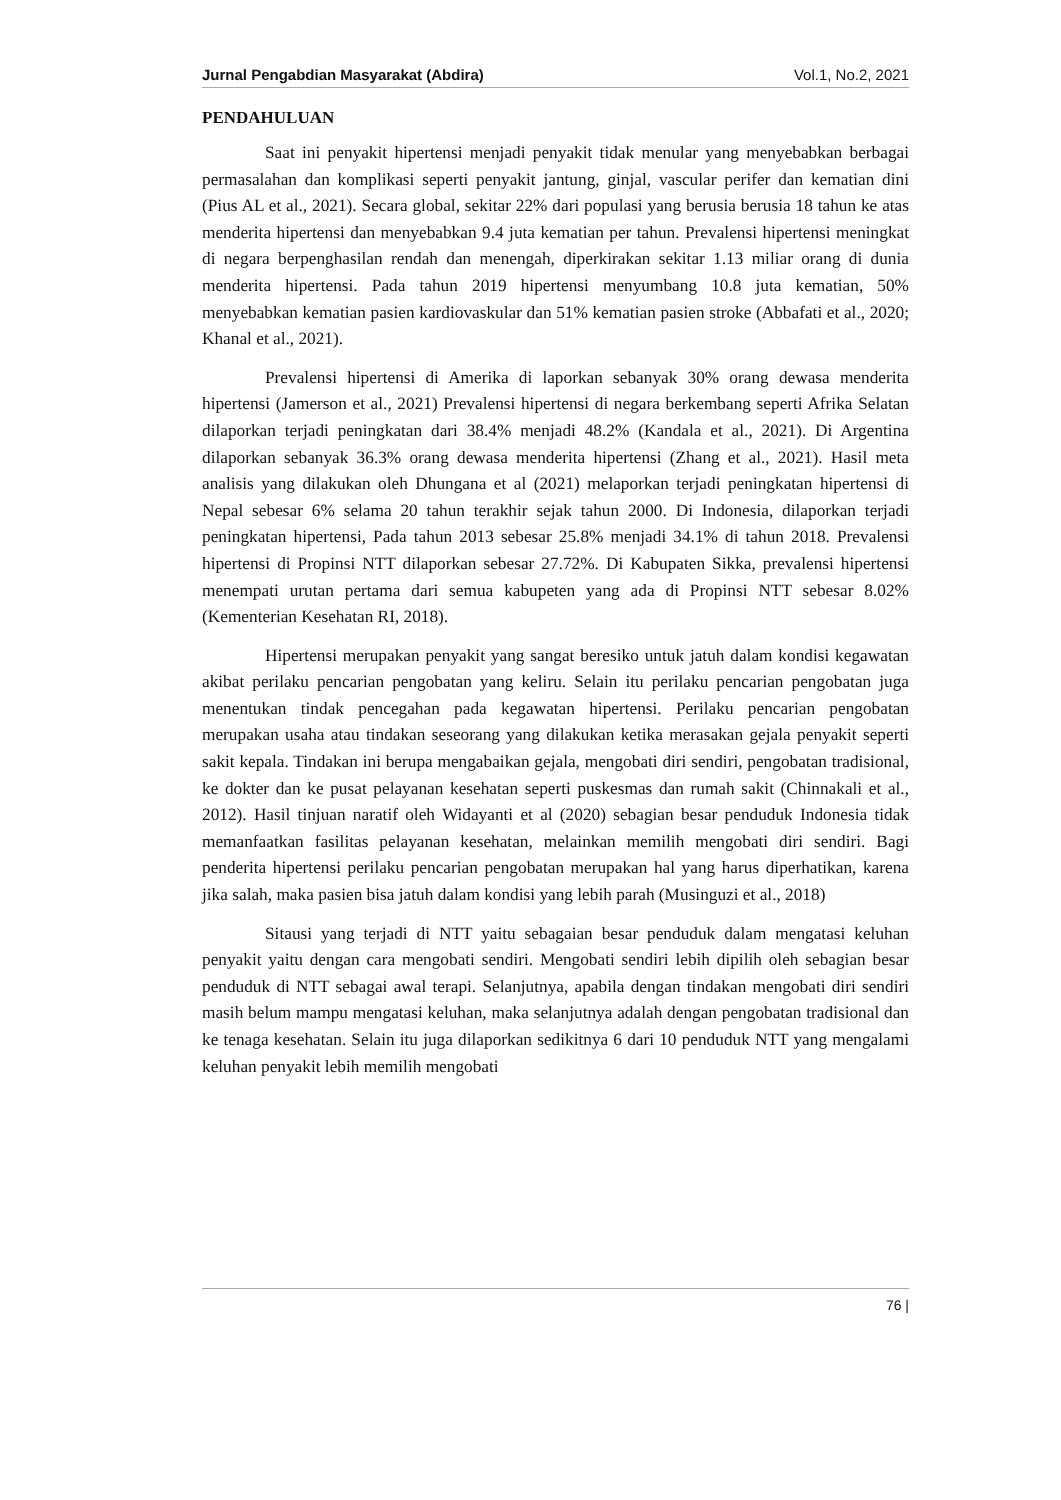Jurnal Pengabdian Masyarakat (Abdira) Vol.1, No.2, 2021
PENDAHULUAN
Saat ini penyakit hipertensi menjadi penyakit tidak menular yang menyebabkan berbagai permasalahan dan komplikasi seperti penyakit jantung, ginjal, vascular perifer dan kematian dini (Pius AL et al., 2021). Secara global, sekitar 22% dari populasi yang berusia berusia 18 tahun ke atas menderita hipertensi dan menyebabkan 9.4 juta kematian per tahun. Prevalensi hipertensi meningkat di negara berpenghasilan rendah dan menengah, diperkirakan sekitar 1.13 miliar orang di dunia menderita hipertensi. Pada tahun 2019 hipertensi menyumbang 10.8 juta kematian, 50% menyebabkan kematian pasien kardiovaskular dan 51% kematian pasien stroke (Abbafati et al., 2020; Khanal et al., 2021).
Prevalensi hipertensi di Amerika di laporkan sebanyak 30% orang dewasa menderita hipertensi (Jamerson et al., 2021) Prevalensi hipertensi di negara berkembang seperti Afrika Selatan dilaporkan terjadi peningkatan dari 38.4% menjadi 48.2% (Kandala et al., 2021). Di Argentina dilaporkan sebanyak 36.3% orang dewasa menderita hipertensi (Zhang et al., 2021). Hasil meta analisis yang dilakukan oleh Dhungana et al (2021) melaporkan terjadi peningkatan hipertensi di Nepal sebesar 6% selama 20 tahun terakhir sejak tahun 2000. Di Indonesia, dilaporkan terjadi peningkatan hipertensi, Pada tahun 2013 sebesar 25.8% menjadi 34.1% di tahun 2018. Prevalensi hipertensi di Propinsi NTT dilaporkan sebesar 27.72%. Di Kabupaten Sikka, prevalensi hipertensi menempati urutan pertama dari semua kabupeten yang ada di Propinsi NTT sebesar 8.02% (Kementerian Kesehatan RI, 2018).
Hipertensi merupakan penyakit yang sangat beresiko untuk jatuh dalam kondisi kegawatan akibat perilaku pencarian pengobatan yang keliru. Selain itu perilaku pencarian pengobatan juga menentukan tindak pencegahan pada kegawatan hipertensi. Perilaku pencarian pengobatan merupakan usaha atau tindakan seseorang yang dilakukan ketika merasakan gejala penyakit seperti sakit kepala. Tindakan ini berupa mengabaikan gejala, mengobati diri sendiri, pengobatan tradisional, ke dokter dan ke pusat pelayanan kesehatan seperti puskesmas dan rumah sakit (Chinnakali et al., 2012). Hasil tinjuan naratif oleh Widayanti et al (2020) sebagian besar penduduk Indonesia tidak memanfaatkan fasilitas pelayanan kesehatan, melainkan memilih mengobati diri sendiri. Bagi penderita hipertensi perilaku pencarian pengobatan merupakan hal yang harus diperhatikan, karena jika salah, maka pasien bisa jatuh dalam kondisi yang lebih parah (Musinguzi et al., 2018)
Sitausi yang terjadi di NTT yaitu sebagaian besar penduduk dalam mengatasi keluhan penyakit yaitu dengan cara mengobati sendiri. Mengobati sendiri lebih dipilih oleh sebagian besar penduduk di NTT sebagai awal terapi. Selanjutnya, apabila dengan tindakan mengobati diri sendiri masih belum mampu mengatasi keluhan, maka selanjutnya adalah dengan pengobatan tradisional dan ke tenaga kesehatan. Selain itu juga dilaporkan sedikitnya 6 dari 10 penduduk NTT yang mengalami keluhan penyakit lebih memilih mengobati
76 |